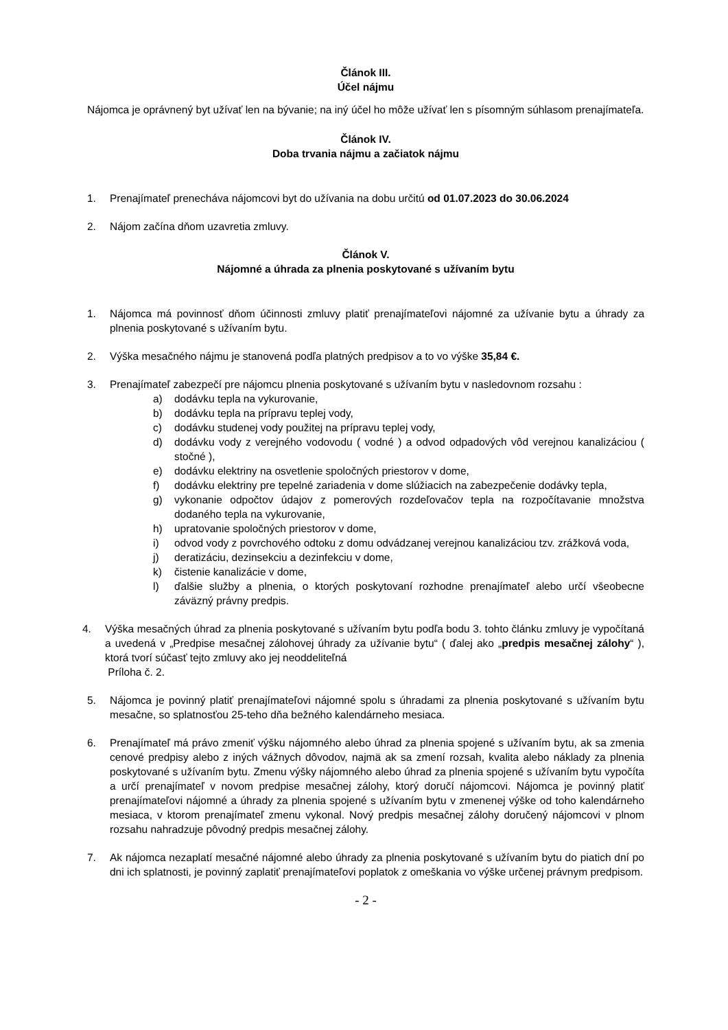Článok III.
Účel nájmu
Nájomca je oprávnený byt užívať len na bývanie; na iný účel ho môže užívať len s písomným súhlasom prenajímateľa.
Článok IV.
Doba trvania nájmu a začiatok nájmu
1. Prenajímateľ prenecháva nájomcovi byt do užívania na dobu určitú od 01.07.2023 do 30.06.2024
2. Nájom začína dňom uzavretia zmluvy.
Článok V.
Nájomné a úhrada za plnenia poskytované s užívaním bytu
1. Nájomca má povinnosť dňom účinnosti zmluvy platiť prenajímateľovi nájomné za užívanie bytu a úhrady za plnenia poskytované s užívaním bytu.
2. Výška mesačného nájmu je stanovená podľa platných predpisov a to vo výške 35,84 €.
3. Prenajímateľ zabezpečí pre nájomcu plnenia poskytované s užívaním bytu v nasledovnom rozsahu :
a) dodávku tepla na vykurovanie,
b) dodávku tepla na prípravu teplej vody,
c) dodávku studenej vody použitej na prípravu teplej vody,
d) dodávku vody z verejného vodovodu ( vodné ) a odvod odpadových vôd verejnou kanalizáciou ( stočné ),
e) dodávku elektriny na osvetlenie spoločných priestorov v dome,
f) dodávku elektriny pre tepelné zariadenia v dome slúžiacich na zabezpečenie dodávky tepla,
g) vykonanie odpočtov údajov z pomerových rozdeľovačov tepla na rozpočítavanie množstva dodaného tepla na vykurovanie,
h) upratovanie spoločných priestorov v dome,
i) odvod vody z povrchového odtoku z domu odvádzanej verejnou kanalizáciou tzv. zrážková voda,
j) deratizáciu, dezinsekciu a dezinfekciu v dome,
k) čistenie kanalizácie v dome,
l) ďalšie služby a plnenia, o ktorých poskytovaní rozhodne prenajímateľ alebo určí všeobecne záväzný právny predpis.
4. Výška mesačných úhrad za plnenia poskytované s užívaním bytu podľa bodu 3. tohto článku zmluvy je vypočítaná a uvedená v „Predpise mesačnej zálohovej úhrady za užívanie bytu“ ( ďalej ako „predpis mesačnej zálohy“ ), ktorá tvorí súčasť tejto zmluvy ako jej neoddeliteľná
Príloha č. 2.
5. Nájomca je povinný platiť prenajímateľovi nájomné spolu s úhradami za plnenia poskytované s užívaním bytu mesačne, so splatnosťou 25-teho dňa bežného kalendárneho mesiaca.
6. Prenajímateľ má právo zmeniť výšku nájomného alebo úhrad za plnenia spojené s užívaním bytu, ak sa zmenia cenové predpisy alebo z iných vážnych dôvodov, najmä ak sa zmení rozsah, kvalita alebo náklady za plnenia poskytované s užívaním bytu. Zmenu výšky nájomného alebo úhrad za plnenia spojené s užívaním bytu vypočíta a určí prenajímateľ v novom predpise mesačnej zálohy, ktorý doručí nájomcovi. Nájomca je povinný platiť prenajímateľovi nájomné a úhrady za plnenia spojené s užívaním bytu v zmenenej výške od toho kalendárneho mesiaca, v ktorom prenajímateľ zmenu vykonal. Nový predpis mesačnej zálohy doručený nájomcovi v plnom rozsahu nahradzuje pôvodný predpis mesačnej zálohy.
7. Ak nájomca nezaplatí mesačné nájomné alebo úhrady za plnenia poskytované s užívaním bytu do piatich dní po dni ich splatnosti, je povinný zaplatiť prenajímateľovi poplatok z omeškania vo výške určenej právnym predpisom.
- 2 -